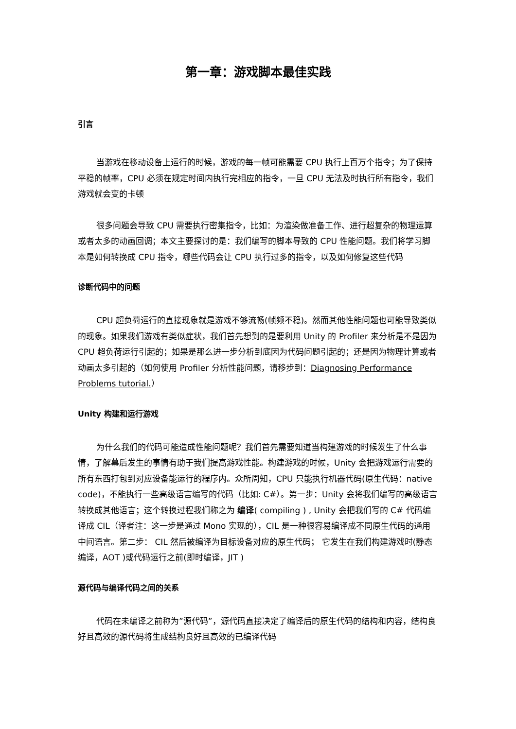第一章：游戏脚本最佳实践
引言
当游戏在移动设备上运行的时候，游戏的每一帧可能需要 CPU 执行上百万个指令；为了保持平稳的帧率，CPU 必须在规定时间内执行完相应的指令，一旦 CPU 无法及时执行所有指令，我们游戏就会变的卡顿
很多问题会导致 CPU 需要执行密集指令，比如：为渲染做准备工作、进行超复杂的物理运算或者太多的动画回调；本文主要探讨的是：我们编写的脚本导致的 CPU 性能问题。我们将学习脚本是如何转换成 CPU 指令，哪些代码会让 CPU 执行过多的指令，以及如何修复这些代码
诊断代码中的问题
CPU 超负荷运行的直接现象就是游戏不够流畅(帧频不稳)。然而其他性能问题也可能导致类似的现象。如果我们游戏有类似症状，我们首先想到的是要利用 Unity 的 Profiler 来分析是不是因为 CPU 超负荷运行引起的；如果是那么进一步分析到底因为代码问题引起的；还是因为物理计算或者动画太多引起的（如何使用 Profiler 分析性能问题，请移步到：Diagnosing Performance Problems tutorial.）
Unity 构建和运行游戏
为什么我们的代码可能造成性能问题呢？我们首先需要知道当构建游戏的时候发生了什么事情，了解幕后发生的事情有助于我们提高游戏性能。构建游戏的时候，Unity 会把游戏运行需要的所有东西打包到对应设备能运行的程序内。众所周知，CPU 只能执行机器代码(原生代码：native code)，不能执行一些高级语言编写的代码（比如: C#）。第一步：Unity 会将我们编写的高级语言转换成其他语言；这个转换过程我们称之为 编译( compiling ) , Unity 会把我们写的 C# 代码编译成 CIL（译者注：这一步是通过 Mono 实现的），CIL 是一种很容易编译成不同原生代码的通用中间语言。第二步： CIL 然后被编译为目标设备对应的原生代码； 它发生在我们构建游戏时(静态编译，AOT )或代码运行之前(即时编译，JIT )
源代码与编译代码之间的关系
代码在未编译之前称为”源代码”，源代码直接决定了编译后的原生代码的结构和内容，结构良好且高效的源代码将生成结构良好且高效的已编译代码